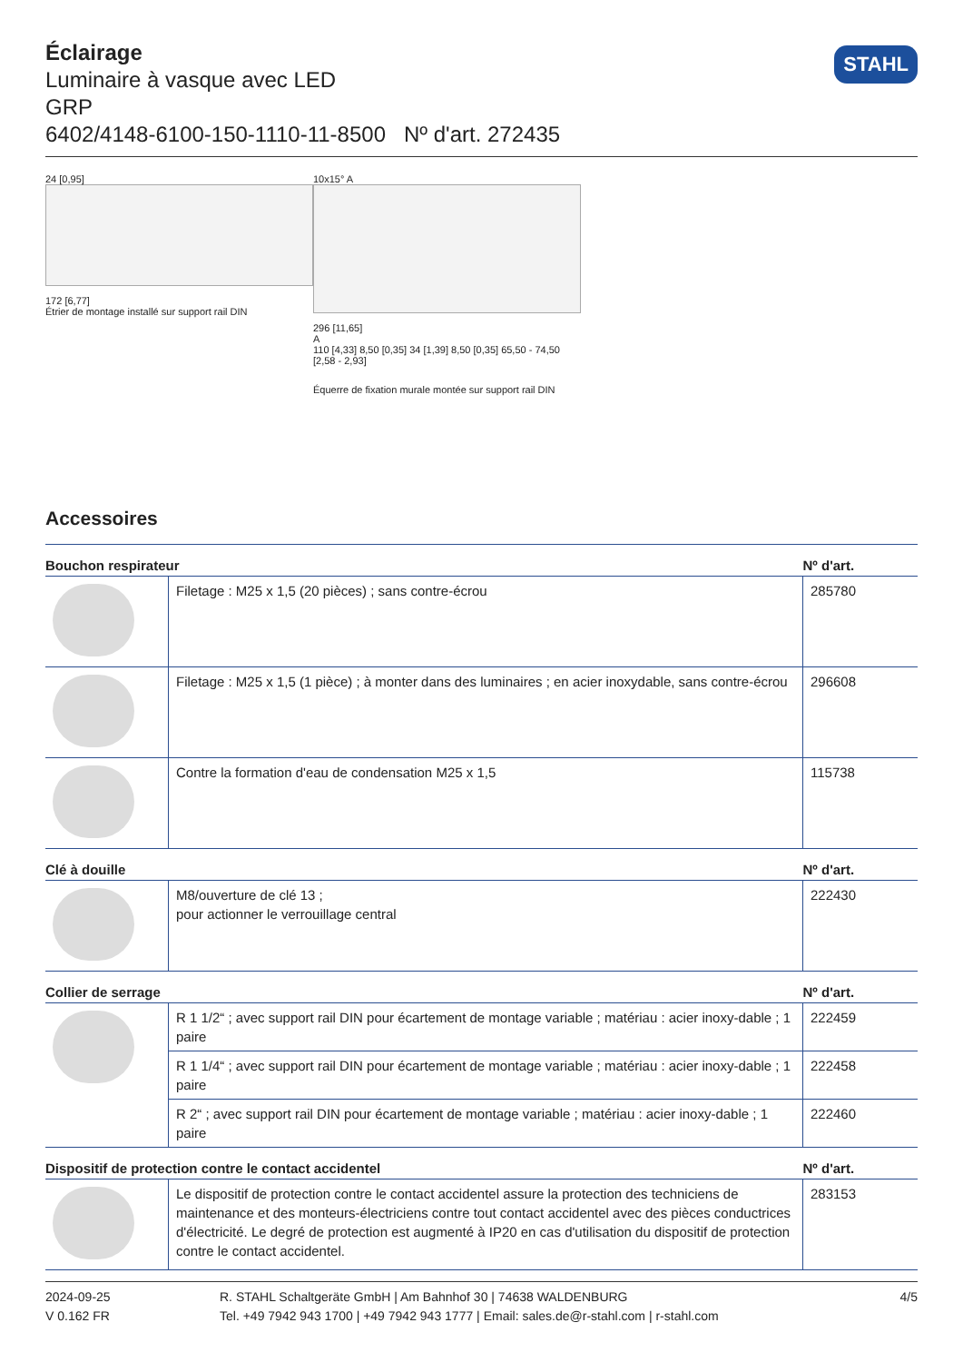Éclairage
Luminaire à vasque avec LED
GRP
6402/4148-6100-150-1110-11-8500 Nº d'art. 272435
STAHL
24 [0,95]
172 [6,77]
Étrier de montage installé sur support rail DIN
10x15° A
296 [11,65]
A
110 [4,33] 8,50 [0,35] 34 [1,39] 8,50 [0,35] 65,50 - 74,50 [2,58 - 2,93]
Équerre de fixation murale montée sur support rail DIN
Accessoires
| Bouchon respirateur | | Nº d'art. |
| --- | --- | --- |
| | Filetage : M25 x 1,5 (20 pièces) ; sans contre-écrou | 285780 |
| | Filetage : M25 x 1,5 (1 pièce) ; à monter dans des luminaires ; en acier inoxydable, sans contre-écrou | 296608 |
| | Contre la formation d'eau de condensation M25 x 1,5 | 115738 |
| Clé à douille | | Nº d'art. |
| | M8/ouverture de clé 13 ; pour actionner le verrouillage central | 222430 |
| Collier de serrage | | Nº d'art. |
| | R 1 1/2“ ; avec support rail DIN pour écartement de montage variable ; matériau : acier inoxy-dable ; 1 paire | 222459 |
| | R 1 1/4“ ; avec support rail DIN pour écartement de montage variable ; matériau : acier inoxy-dable ; 1 paire | 222458 |
| | R 2“ ; avec support rail DIN pour écartement de montage variable ; matériau : acier inoxy-dable ; 1 paire | 222460 |
| Dispositif de protection contre le contact accidentel | | Nº d'art. |
| | Le dispositif de protection contre le contact accidentel assure la protection des techniciens de maintenance et des monteurs-électriciens contre tout contact accidentel avec des pièces conductrices d'électricité. Le degré de protection est augmenté à IP20 en cas d'utilisation du dispositif de protection contre le contact accidentel. | 283153 |
2024-09-25
V 0.162 FR
R. STAHL Schaltgeräte GmbH | Am Bahnhof 30 | 74638 WALDENBURG
Tel. +49 7942 943 1700 | +49 7942 943 1777 | Email: sales.de@r-stahl.com | r-stahl.com
4/5